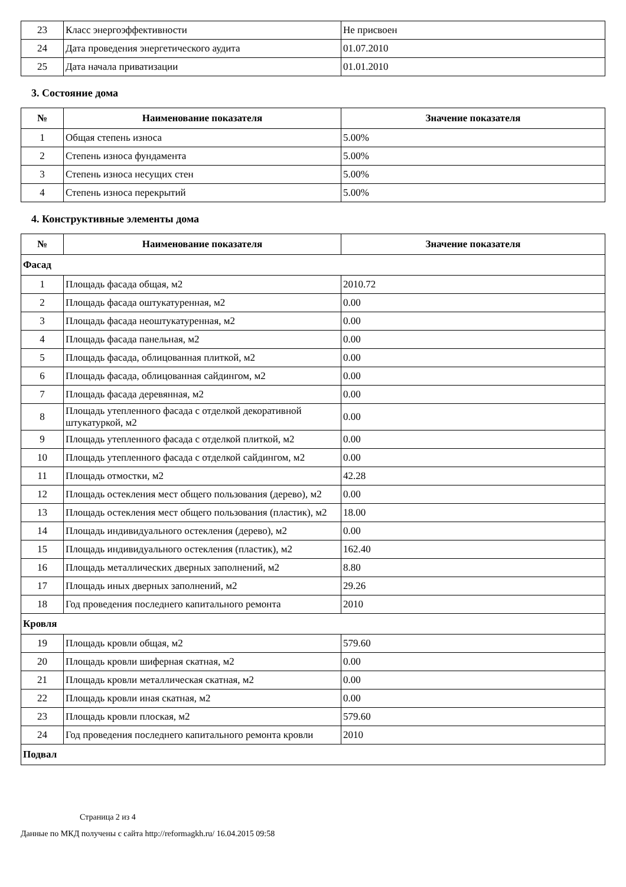| 23 | Класс энергоэффективности | Не присвоен |
| 24 | Дата проведения энергетического аудита | 01.07.2010 |
| 25 | Дата начала приватизации | 01.01.2010 |
3. Состояние дома
| № | Наименование показателя | Значение показателя |
| --- | --- | --- |
| 1 | Общая степень износа | 5.00% |
| 2 | Степень износа фундамента | 5.00% |
| 3 | Степень износа несущих стен | 5.00% |
| 4 | Степень износа перекрытий | 5.00% |
4. Конструктивные элементы дома
| № | Наименование показателя | Значение показателя |
| --- | --- | --- |
| Фасад | | |
| 1 | Площадь фасада общая, м2 | 2010.72 |
| 2 | Площадь фасада оштукатуренная, м2 | 0.00 |
| 3 | Площадь фасада неоштукатуренная, м2 | 0.00 |
| 4 | Площадь фасада панельная, м2 | 0.00 |
| 5 | Площадь фасада, облицованная плиткой, м2 | 0.00 |
| 6 | Площадь фасада, облицованная сайдингом, м2 | 0.00 |
| 7 | Площадь фасада деревянная, м2 | 0.00 |
| 8 | Площадь утепленного фасада с отделкой декоративной штукатуркой, м2 | 0.00 |
| 9 | Площадь утепленного фасада с отделкой плиткой, м2 | 0.00 |
| 10 | Площадь утепленного фасада с отделкой сайдингом, м2 | 0.00 |
| 11 | Площадь отмостки, м2 | 42.28 |
| 12 | Площадь остекления мест общего пользования (дерево), м2 | 0.00 |
| 13 | Площадь остекления мест общего пользования (пластик), м2 | 18.00 |
| 14 | Площадь индивидуального остекления (дерево), м2 | 0.00 |
| 15 | Площадь индивидуального остекления (пластик), м2 | 162.40 |
| 16 | Площадь металлических дверных заполнений, м2 | 8.80 |
| 17 | Площадь иных дверных заполнений, м2 | 29.26 |
| 18 | Год проведения последнего капитального ремонта | 2010 |
| Кровля | | |
| 19 | Площадь кровли общая, м2 | 579.60 |
| 20 | Площадь кровли шиферная скатная, м2 | 0.00 |
| 21 | Площадь кровли металлическая скатная, м2 | 0.00 |
| 22 | Площадь кровли иная скатная, м2 | 0.00 |
| 23 | Площадь кровли плоская, м2 | 579.60 |
| 24 | Год проведения последнего капитального ремонта кровли | 2010 |
| Подвал | | |
Страница 2 из 4
Данные по МКД получены с сайта http://reformagkh.ru/ 16.04.2015 09:58